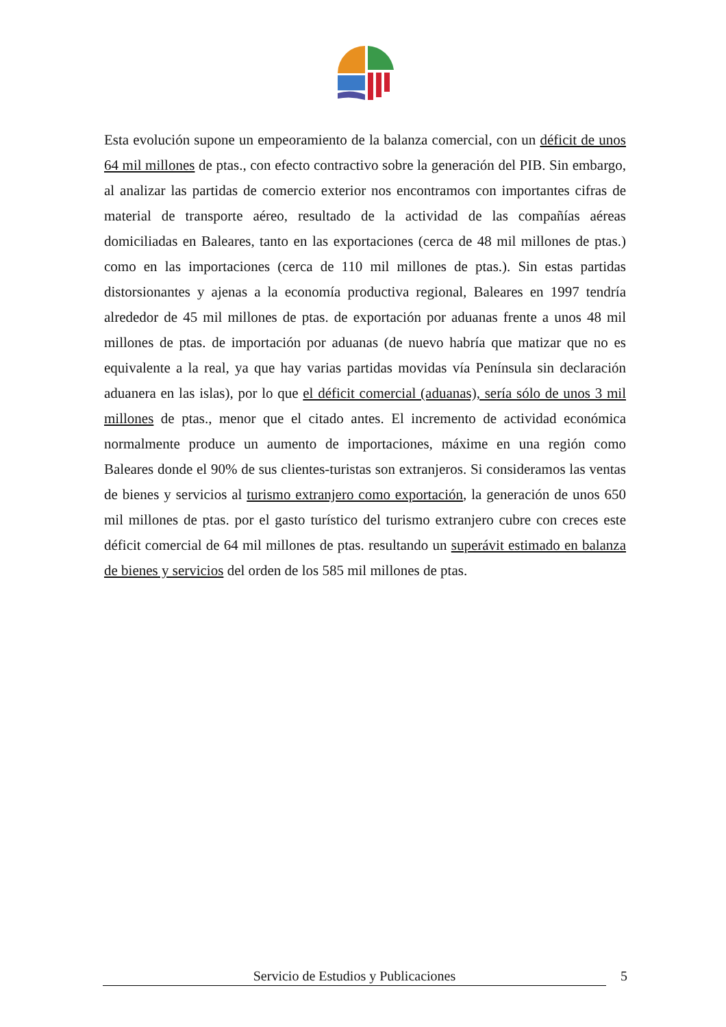Esta evolución supone un empeoramiento de la balanza comercial, con un déficit de unos 64 mil millones de ptas., con efecto contractivo sobre la generación del PIB. Sin embargo, al analizar las partidas de comercio exterior nos encontramos con importantes cifras de material de transporte aéreo, resultado de la actividad de las compañías aéreas domiciliadas en Baleares, tanto en las exportaciones (cerca de 48 mil millones de ptas.) como en las importaciones (cerca de 110 mil millones de ptas.). Sin estas partidas distorsionantes y ajenas a la economía productiva regional, Baleares en 1997 tendría alrededor de 45 mil millones de ptas. de exportación por aduanas frente a unos 48 mil millones de ptas. de importación por aduanas (de nuevo habría que matizar que no es equivalente a la real, ya que hay varias partidas movidas vía Península sin declaración aduanera en las islas), por lo que el déficit comercial (aduanas), sería sólo de unos 3 mil millones de ptas., menor que el citado antes. El incremento de actividad económica normalmente produce un aumento de importaciones, máxime en una región como Baleares donde el 90% de sus clientes-turistas son extranjeros. Si consideramos las ventas de bienes y servicios al turismo extranjero como exportación, la generación de unos 650 mil millones de ptas. por el gasto turístico del turismo extranjero cubre con creces este déficit comercial de 64 mil millones de ptas. resultando un superávit estimado en balanza de bienes y servicios del orden de los 585 mil millones de ptas.
Servicio de Estudios y Publicaciones 5